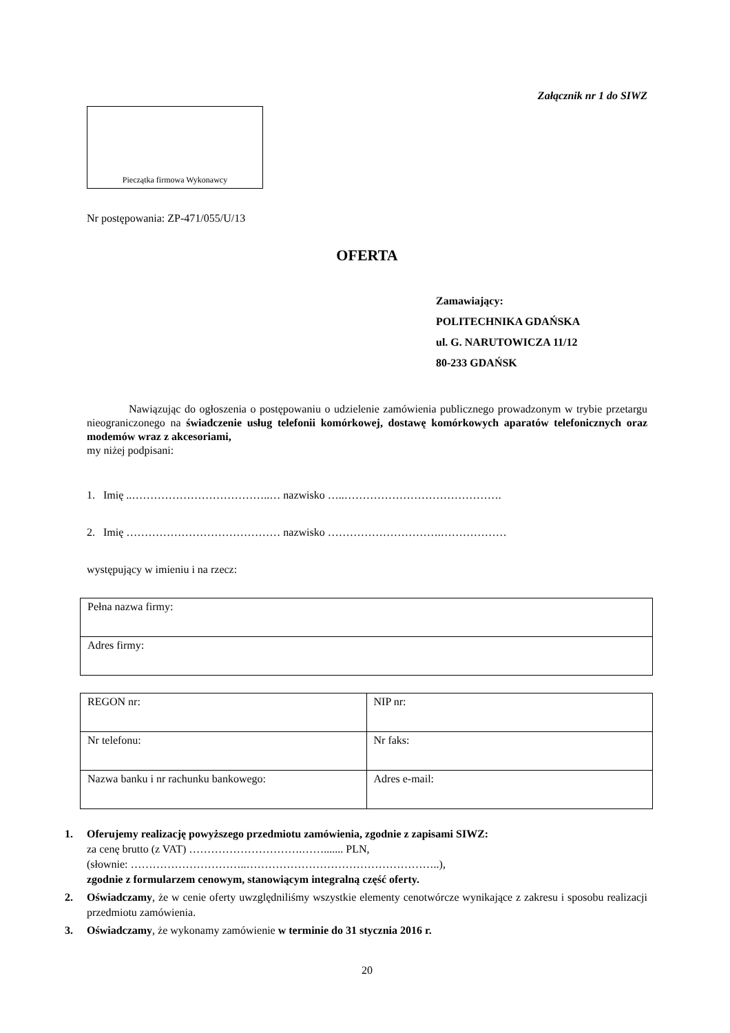Załącznik nr 1 do SIWZ
Pieczątka firmowa Wykonawcy
Nr postępowania: ZP-471/055/U/13
OFERTA
Zamawiający:
POLITECHNIKA GDAŃSKA
ul. G. NARUTOWICZA 11/12
80-233 GDAŃSK
Nawiązując do ogłoszenia o postępowaniu o udzielenie zamówienia publicznego prowadzonym w trybie przetargu nieograniczonego na świadczenie usług telefonii komórkowej, dostawę komórkowych aparatów telefonicznych oraz modemów wraz z akcesoriami,
my niżej podpisani:
1. Imię ..………………………………..… nazwisko …..…………………………………….
2. Imię …………………………………… nazwisko ………………………….………………
występujący w imieniu i na rzecz:
| Pełna nazwa firmy: |
| Adres firmy: |
| REGON nr: | NIP nr: |
| Nr telefonu: | Nr faks: |
| Nazwa banku i nr rachunku bankowego: | Adres e-mail: |
1. Oferujemy realizację powyższego przedmiotu zamówienia, zgodnie z zapisami SIWZ:
za cenę brutto (z VAT) ………………………….……....... PLN,
(słownie: …………………………..……………………………………………..),
zgodnie z formularzem cenowym, stanowiącym integralną część oferty.
2. Oświadczamy, że w cenie oferty uwzględniliśmy wszystkie elementy cenotwórcze wynikające z zakresu i sposobu realizacji przedmiotu zamówienia.
3. Oświadczamy, że wykonamy zamówienie w terminie do 31 stycznia 2016 r.
20